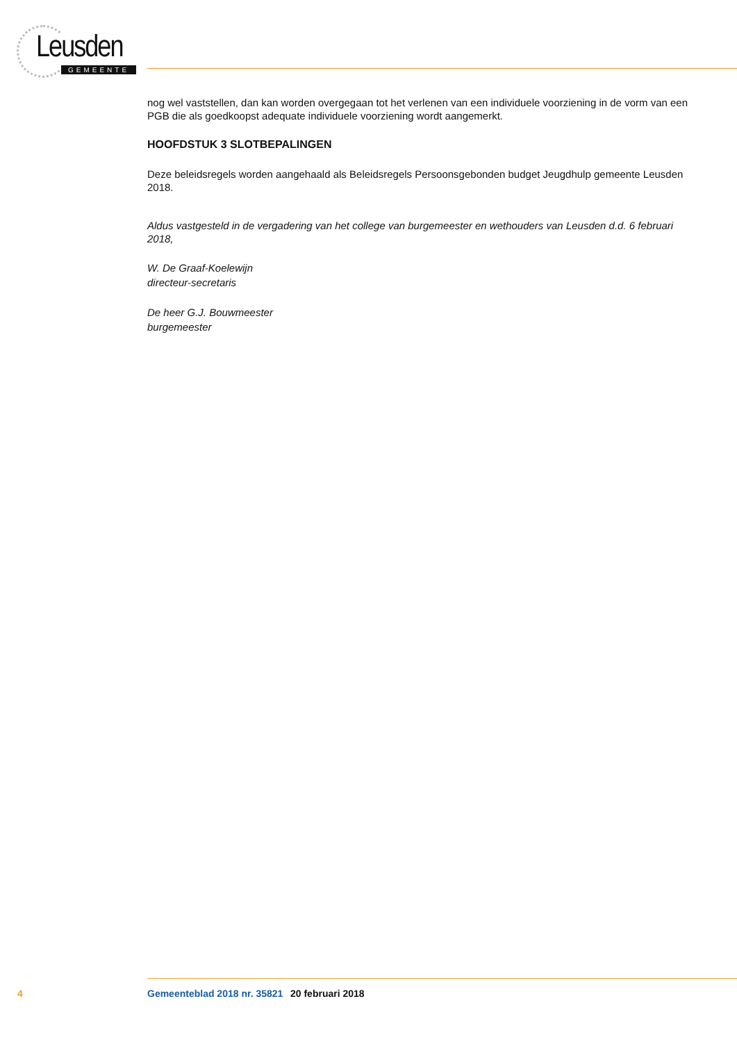Leusden
GEMEENTE
nog wel vaststellen, dan kan worden overgegaan tot het verlenen van een individuele voorziening in de vorm van een PGB die als goedkoopst adequate individuele voorziening wordt aangemerkt.
HOOFDSTUK 3 SLOTBEPALINGEN
Deze beleidsregels worden aangehaald als Beleidsregels Persoonsgebonden budget Jeugdhulp gemeente Leusden 2018.
Aldus vastgesteld in de vergadering van het college van burgemeester en wethouders van Leusden d.d. 6 februari 2018,
W. De Graaf-Koelewijn
directeur-secretaris
De heer G.J. Bouwmeester
burgemeester
4 Gemeenteblad 2018 nr. 35821 20 februari 2018